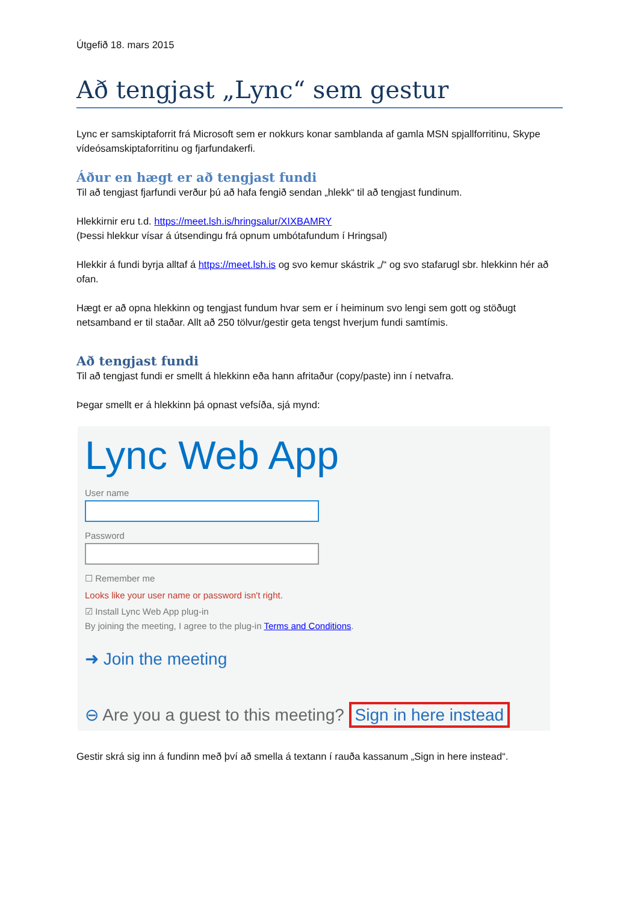Útgefið 18. mars 2015
Að tengjast „Lync“ sem gestur
Lync er samskiptaforrit frá Microsoft sem er nokkurs konar samblanda af gamla MSN spjallforritinu, Skype vídeósamskiptaforritinu og fjarfundakerfi.
Áður en hægt er að tengjast fundi
Til að tengjast fjarfundi verður þú að hafa fengið sendan „hlekk“ til að tengjast fundinum.
Hlekkirnir eru t.d. https://meet.lsh.is/hringsalur/XIXBAMRY
(Þessi hlekkur vísar á útsendingu frá opnum umbótafundum í Hringsal)
Hlekkir á fundi byrja alltaf á https://meet.lsh.is og svo kemur skástrik „/“ og svo stafarugl sbr. hlekkinn hér að ofan.
Hægt er að opna hlekkinn og tengjast fundum hvar sem er í heiminum svo lengi sem gott og stöðugt netsamband er til staðar. Allt að 250 tölvur/gestir geta tengst hverjum fundi samtímis.
Að tengjast fundi
Til að tengjast fundi er smellt á hlekkinn eða hann afritaður (copy/paste) inn í netvafra.
Þegar smellt er á hlekkinn þá opnast vefsíða, sjá mynd:
Lync Web App
User name
Password
☐ Remember me
Looks like your user name or password isn't right.
☑ Install Lync Web App plug-in
By joining the meeting, I agree to the plug-in Terms and Conditions.
➜ Join the meeting
⊖ Are you a guest to this meeting? Sign in here instead
Gestir skrá sig inn á fundinn með því að smella á textann í rauða kassanum „Sign in here instead“.